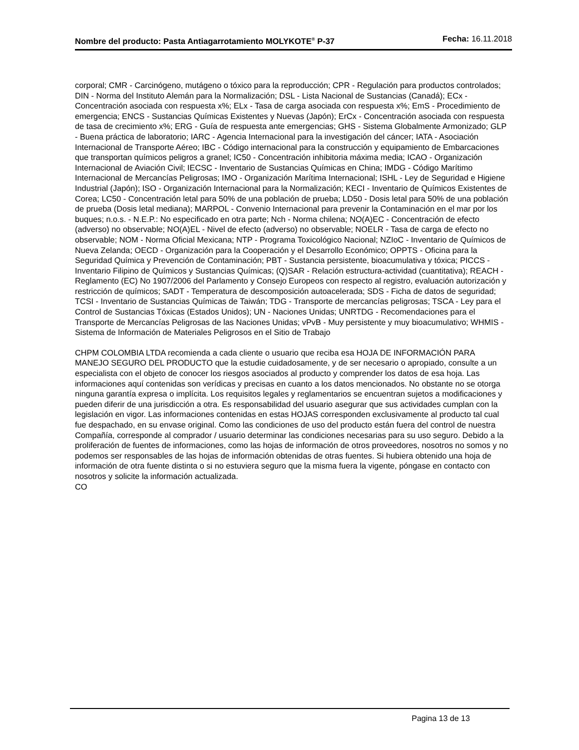Nombre del producto: Pasta Antiagarrotamiento MOLYKOTE<sup>®</sup> P-37
Fecha: 16.11.2018
corporal; CMR - Carcinógeno, mutágeno o tóxico para la reproducción; CPR - Regulación para productos controlados; DIN - Norma del Instituto Alemán para la Normalización; DSL - Lista Nacional de Sustancias (Canadá); ECx - Concentración asociada con respuesta x%; ELx - Tasa de carga asociada con respuesta x%; EmS - Procedimiento de emergencia; ENCS - Sustancias Químicas Existentes y Nuevas (Japón); ErCx - Concentración asociada con respuesta de tasa de crecimiento x%; ERG - Guía de respuesta ante emergencias; GHS - Sistema Globalmente Armonizado; GLP - Buena práctica de laboratorio; IARC - Agencia Internacional para la investigación del cáncer; IATA - Asociación Internacional de Transporte Aéreo; IBC - Código internacional para la construcción y equipamiento de Embarcaciones que transportan químicos peligros a granel; IC50 - Concentración inhibitoria máxima media; ICAO - Organización Internacional de Aviación Civil; IECSC - Inventario de Sustancias Químicas en China; IMDG - Código Marítimo Internacional de Mercancías Peligrosas; IMO - Organización Marítima Internacional; ISHL - Ley de Seguridad e Higiene Industrial (Japón); ISO - Organización Internacional para la Normalización; KECI - Inventario de Químicos Existentes de Corea; LC50 - Concentración letal para 50% de una población de prueba; LD50 - Dosis letal para 50% de una población de prueba (Dosis letal mediana); MARPOL - Convenio Internacional para prevenir la Contaminación en el mar por los buques; n.o.s. - N.E.P.: No especificado en otra parte; Nch - Norma chilena; NO(A)EC - Concentración de efecto (adverso) no observable; NO(A)EL - Nivel de efecto (adverso) no observable; NOELR - Tasa de carga de efecto no observable; NOM - Norma Oficial Mexicana; NTP - Programa Toxicológico Nacional; NZIoC - Inventario de Químicos de Nueva Zelanda; OECD - Organización para la Cooperación y el Desarrollo Económico; OPPTS - Oficina para la Seguridad Química y Prevención de Contaminación; PBT - Sustancia persistente, bioacumulativa y tóxica; PICCS - Inventario Filipino de Químicos y Sustancias Químicas; (Q)SAR - Relación estructura-actividad (cuantitativa); REACH - Reglamento (EC) No 1907/2006 del Parlamento y Consejo Europeos con respecto al registro, evaluación autorización y restricción de químicos; SADT - Temperatura de descomposición autoacelerada; SDS - Ficha de datos de seguridad; TCSI - Inventario de Sustancias Químicas de Taiwán; TDG - Transporte de mercancías peligrosas; TSCA - Ley para el Control de Sustancias Tóxicas (Estados Unidos); UN - Naciones Unidas; UNRTDG - Recomendaciones para el Transporte de Mercancías Peligrosas de las Naciones Unidas; vPvB - Muy persistente y muy bioacumulativo; WHMIS - Sistema de Información de Materiales Peligrosos en el Sitio de Trabajo
CHPM COLOMBIA LTDA recomienda a cada cliente o usuario que reciba esa HOJA DE INFORMACIÓN PARA MANEJO SEGURO DEL PRODUCTO que la estudie cuidadosamente, y de ser necesario o apropiado, consulte a un especialista con el objeto de conocer los riesgos asociados al producto y comprender los datos de esa hoja. Las informaciones aquí contenidas son verídicas y precisas en cuanto a los datos mencionados. No obstante no se otorga ninguna garantía expresa o implícita. Los requisitos legales y reglamentarios se encuentran sujetos a modificaciones y pueden diferir de una jurisdicción a otra. Es responsabilidad del usuario asegurar que sus actividades cumplan con la legislación en vigor. Las informaciones contenidas en estas HOJAS corresponden exclusivamente al producto tal cual fue despachado, en su envase original. Como las condiciones de uso del producto están fuera del control de nuestra Compañía, corresponde al comprador / usuario determinar las condiciones necesarias para su uso seguro. Debido a la proliferación de fuentes de informaciones, como las hojas de información de otros proveedores, nosotros no somos y no podemos ser responsables de las hojas de información obtenidas de otras fuentes. Si hubiera obtenido una hoja de información de otra fuente distinta o si no estuviera seguro que la misma fuera la vigente, póngase en contacto con nosotros y solicite la información actualizada.
CO
Pagina 13 de 13